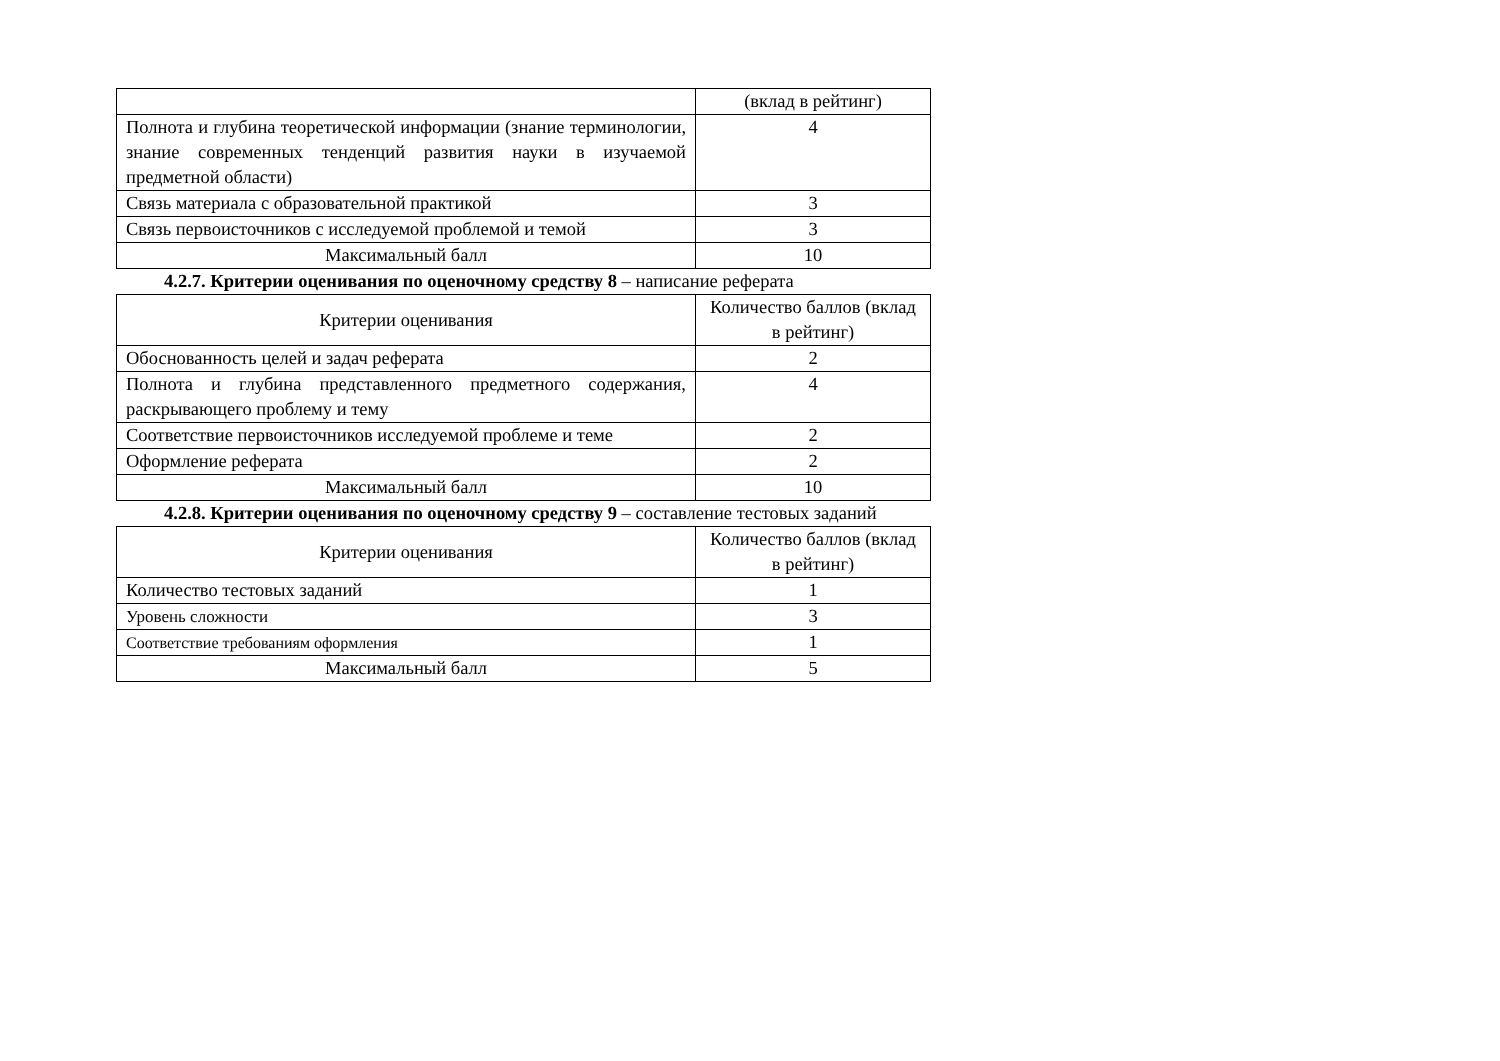| | (вклад в рейтинг) |
| Полнота и глубина теоретической информации (знание терминологии, знание современных тенденций развития науки в изучаемой предметной области) | 4 |
| Связь материала с образовательной практикой | 3 |
| Связь первоисточников с исследуемой проблемой и темой | 3 |
| Максимальный балл | 10 |
4.2.7. Критерии оценивания по оценочному средству 8 – написание реферата
| Критерии оценивания | Количество баллов (вклад в рейтинг) |
| --- | --- |
| Обоснованность целей и задач реферата | 2 |
| Полнота и глубина представленного предметного содержания, раскрывающего проблему и тему | 4 |
| Соответствие первоисточников исследуемой проблеме и теме | 2 |
| Оформление реферата | 2 |
| Максимальный балл | 10 |
4.2.8. Критерии оценивания по оценочному средству 9 – составление тестовых заданий
| Критерии оценивания | Количество баллов (вклад в рейтинг) |
| --- | --- |
| Количество тестовых заданий | 1 |
| Уровень сложности | 3 |
| Соответствие требованиям оформления | 1 |
| Максимальный балл | 5 |